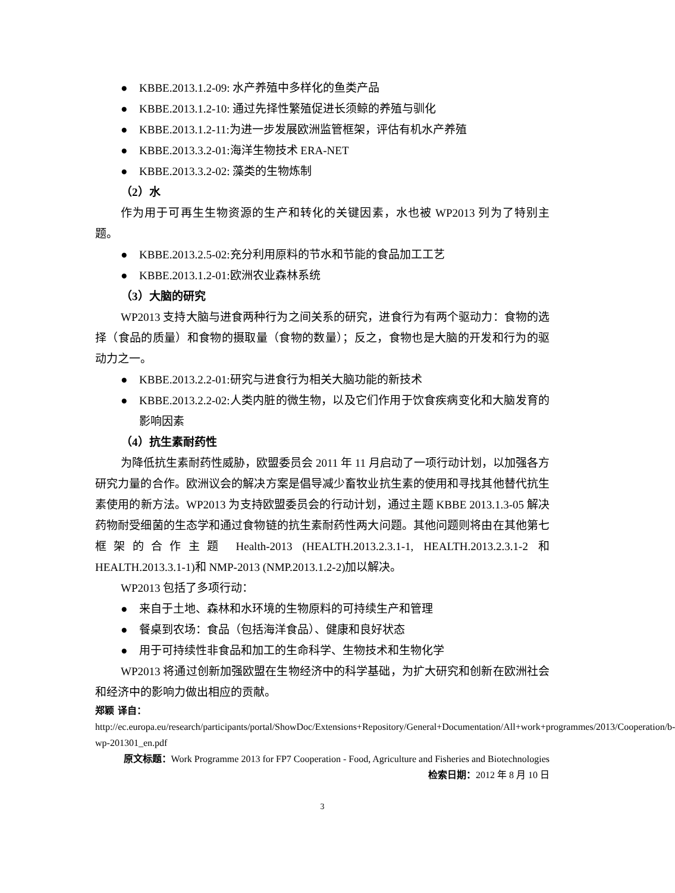● KBBE.2013.1.2-09: 水产养殖中多样化的鱼类产品
● KBBE.2013.1.2-10: 通过先择性繁殖促进长须鲸的养殖与驯化
● KBBE.2013.1.2-11:为进一步发展欧洲监管框架，评估有机水产养殖
● KBBE.2013.3.2-01:海洋生物技术 ERA-NET
● KBBE.2013.3.2-02: 藻类的生物炼制
（2）水
作为用于可再生生物资源的生产和转化的关键因素，水也被 WP2013 列为了特别主题。
● KBBE.2013.2.5-02:充分利用原料的节水和节能的食品加工工艺
● KBBE.2013.1.2-01:欧洲农业森林系统
（3）大脑的研究
WP2013 支持大脑与进食两种行为之间关系的研究，进食行为有两个驱动力：食物的选择（食品的质量）和食物的摄取量（食物的数量）；反之，食物也是大脑的开发和行为的驱动力之一。
● KBBE.2013.2.2-01:研究与进食行为相关大脑功能的新技术
● KBBE.2013.2.2-02:人类内脏的微生物，以及它们作用于饮食疾病变化和大脑发育的影响因素
（4）抗生素耐药性
为降低抗生素耐药性威胁，欧盟委员会 2011 年 11 月启动了一项行动计划，以加强各方研究力量的合作。欧洲议会的解决方案是倡导减少畜牧业抗生素的使用和寻找其他替代抗生素使用的新方法。WP2013 为支持欧盟委员会的行动计划，通过主题 KBBE 2013.1.3-05 解决药物耐受细菌的生态学和通过食物链的抗生素耐药性两大问题。其他问题则将由在其他第七框架的合作主题 Health-2013 (HEALTH.2013.2.3.1-1, HEALTH.2013.2.3.1-2 和 HEALTH.2013.3.1-1)和 NMP-2013 (NMP.2013.1.2-2)加以解决。
WP2013 包括了多项行动：
● 来自于土地、森林和水环境的生物原料的可持续生产和管理
● 餐桌到农场：食品（包括海洋食品）、健康和良好状态
● 用于可持续性非食品和加工的生命科学、生物技术和生物化学
WP2013 将通过创新加强欧盟在生物经济中的科学基础，为扩大研究和创新在欧洲社会和经济中的影响力做出相应的贡献。
郑颖 译自：http://ec.europa.eu/research/participants/portal/ShowDoc/Extensions+Repository/General+Documentation/All+work+programmes/2013/Cooperation/b-wp-201301_en.pdf
原文标题：Work Programme 2013 for FP7 Cooperation - Food, Agriculture and Fisheries and Biotechnologies
检索日期：2012 年 8 月 10 日
3